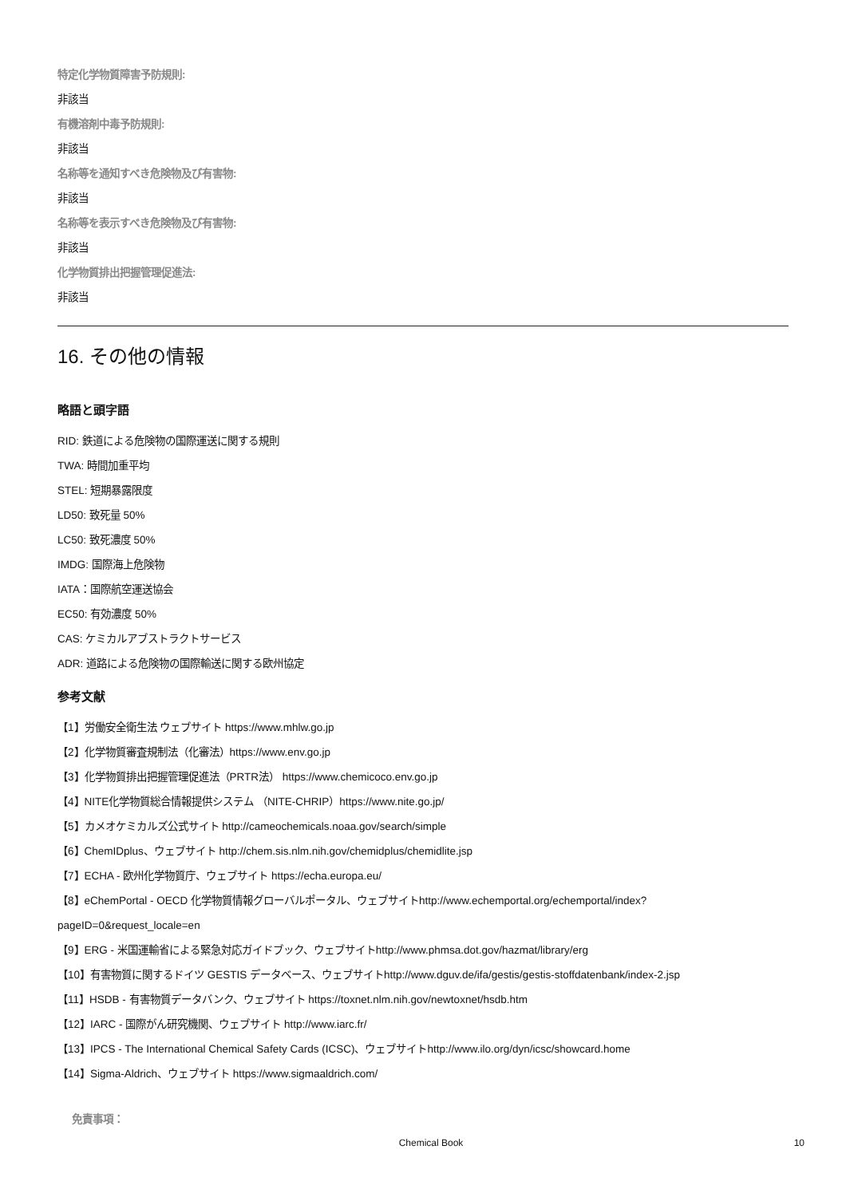特定化学物質障害予防規則:
非該当
有機溶剤中毒予防規則:
非該当
名称等を通知すべき危険物及び有害物:
非該当
名称等を表示すべき危険物及び有害物:
非該当
化学物質排出把握管理促進法:
非該当
16. その他の情報
略語と頭字語
RID: 鉄道による危険物の国際運送に関する規則
TWA: 時間加重平均
STEL: 短期暴露限度
LD50: 致死量 50%
LC50: 致死濃度 50%
IMDG: 国際海上危険物
IATA：国際航空運送協会
EC50: 有効濃度 50%
CAS: ケミカルアブストラクトサービス
ADR: 道路による危険物の国際輸送に関する欧州協定
参考文献
【1】労働安全衛生法 ウェブサイト https://www.mhlw.go.jp
【2】化学物質審査規制法（化審法）https://www.env.go.jp
【3】化学物質排出把握管理促進法（PRTR法） https://www.chemicoco.env.go.jp
【4】NITE化学物質総合情報提供システム （NITE-CHRIP）https://www.nite.go.jp/
【5】カメオケミカルズ公式サイト http://cameochemicals.noaa.gov/search/simple
【6】ChemIDplus、ウェブサイト http://chem.sis.nlm.nih.gov/chemidplus/chemidlite.jsp
【7】ECHA - 欧州化学物質庁、ウェブサイト https://echa.europa.eu/
【8】eChemPortal - OECD 化学物質情報グローバルポータル、ウェブサイトhttp://www.echemportal.org/echemportal/index?
pageID=0&request_locale=en
【9】ERG - 米国運輸省による緊急対応ガイドブック、ウェブサイトhttp://www.phmsa.dot.gov/hazmat/library/erg
【10】有害物質に関するドイツ GESTIS データベース、ウェブサイトhttp://www.dguv.de/ifa/gestis/gestis-stoffdatenbank/index-2.jsp
【11】HSDB - 有害物質データバンク、ウェブサイト https://toxnet.nlm.nih.gov/newtoxnet/hsdb.htm
【12】IARC - 国際がん研究機関、ウェブサイト http://www.iarc.fr/
【13】IPCS - The International Chemical Safety Cards (ICSC)、ウェブサイトhttp://www.ilo.org/dyn/icsc/showcard.home
【14】Sigma-Aldrich、ウェブサイト https://www.sigmaaldrich.com/
免責事項：
Chemical Book 10